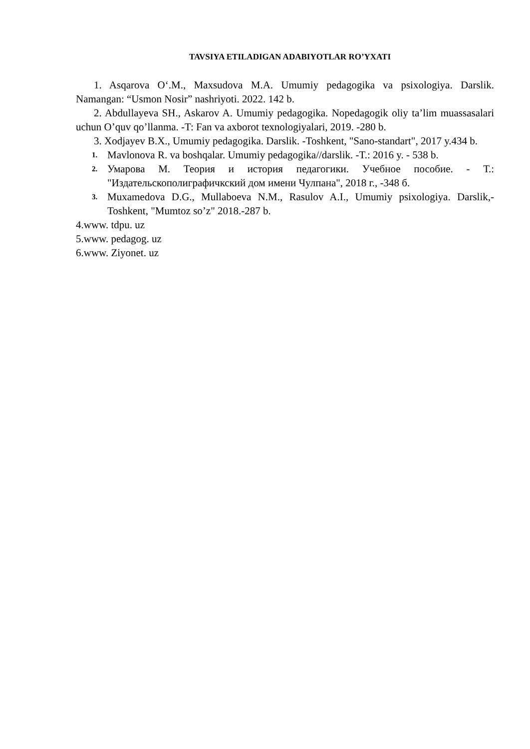TAVSIYA ETILADIGAN ADABIYOTLAR RO’YXATI
1. Asqarova O‘.M., Maxsudova M.A. Umumiy pedagogika va psixologiya. Darslik. Namangan: “Usmon Nosir” nashriyoti. 2022. 142 b.
2. Abdullayeva SH., Askarov A. Umumiy pedagogika. Nopedagogik oliy ta’lim muassasalari uchun O’quv qo’llanma. -T: Fan va axborot texnologiyalari, 2019. -280 b.
3. Xodjayev B.X., Umumiy pedagogika. Darslik. -Toshkent, "Sano-standart", 2017 y.434 b.
1. Mavlonova R. va boshqalar. Umumiy pedagogika//darslik. -T.: 2016 y. - 538 b.
2. Умарова М. Теория и история педагогики. Учебное пособие. - Т.: "Издательскополиграфичкский дом имени Чулпана", 2018 г., -348 б.
3. Muxamedova D.G., Mullaboeva N.M., Rasulov A.I., Umumiy psixologiya. Darslik,- Toshkent, "Mumtoz so’z" 2018.-287 b.
4.www. tdpu. uz
5.www. pedagog. uz
6.www. Ziyonet. uz